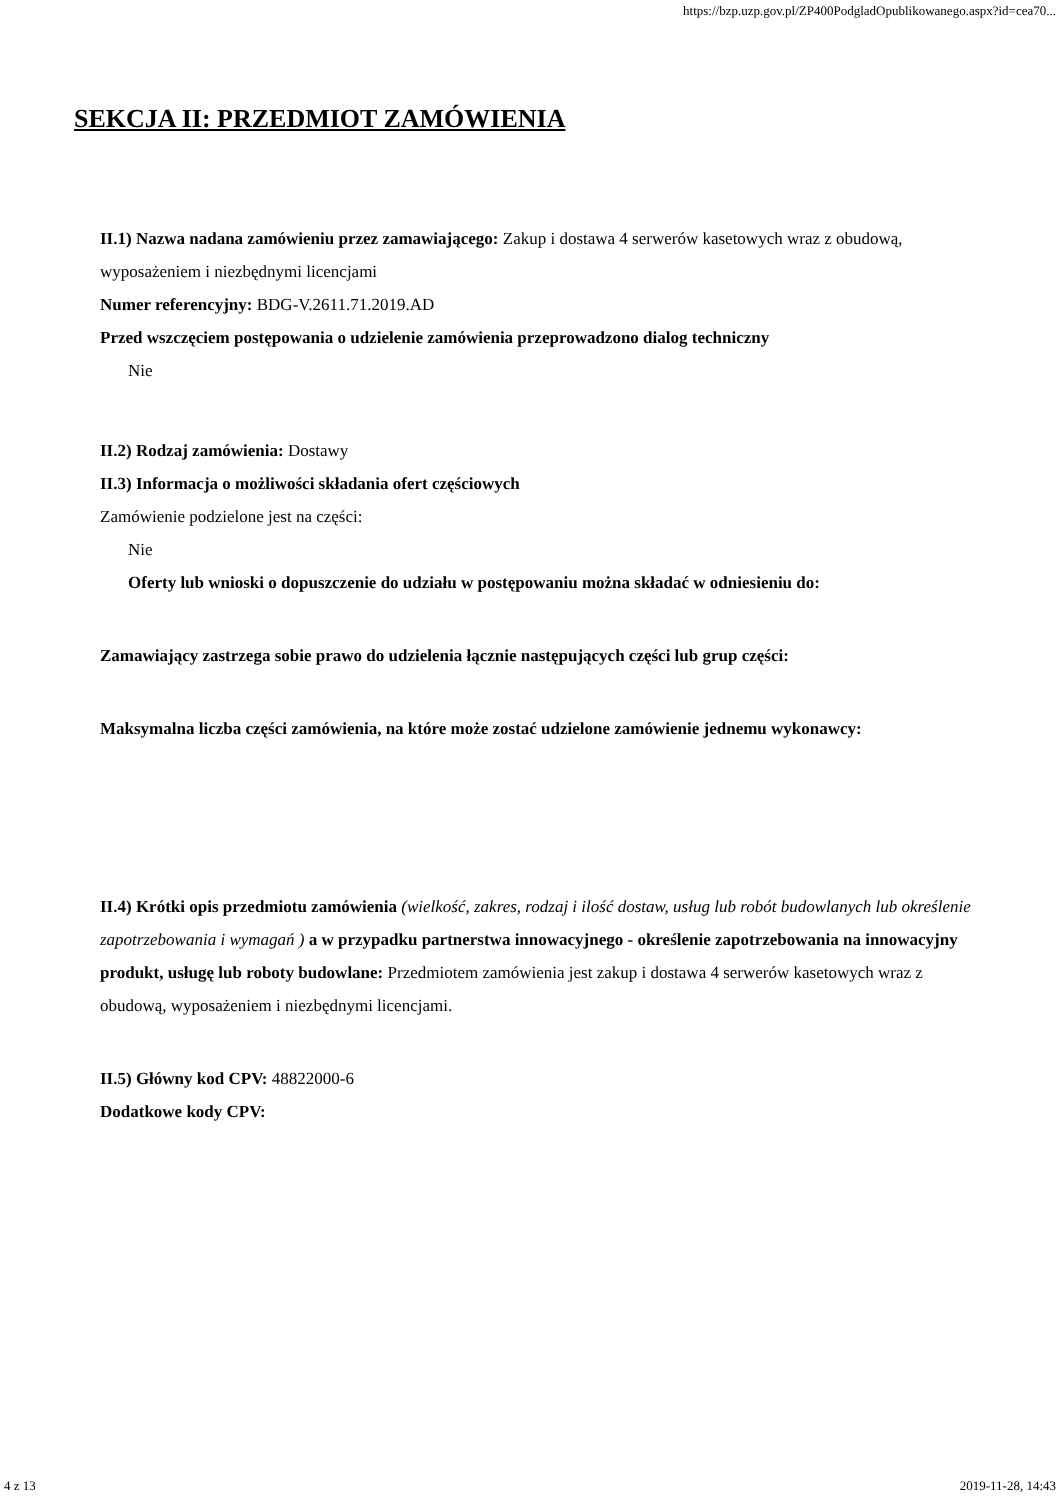https://bzp.uzp.gov.pl/ZP400PodgladOpublikowanego.aspx?id=cea70...
SEKCJA II: PRZEDMIOT ZAMÓWIENIA
II.1) Nazwa nadana zamówieniu przez zamawiającego: Zakup i dostawa 4 serwerów kasetowych wraz z obudową, wyposażeniem i niezbędnymi licencjami
Numer referencyjny: BDG-V.2611.71.2019.AD
Przed wszczęciem postępowania o udzielenie zamówienia przeprowadzono dialog techniczny
Nie
II.2) Rodzaj zamówienia: Dostawy
II.3) Informacja o możliwości składania ofert częściowych
Zamówienie podzielone jest na części:
Nie
Oferty lub wnioski o dopuszczenie do udziału w postępowaniu można składać w odniesieniu do:
Zamawiający zastrzega sobie prawo do udzielenia łącznie następujących części lub grup części:
Maksymalna liczba części zamówienia, na które może zostać udzielone zamówienie jednemu wykonawcy:
II.4) Krótki opis przedmiotu zamówienia (wielkość, zakres, rodzaj i ilość dostaw, usług lub robót budowlanych lub określenie zapotrzebowania i wymagań ) a w przypadku partnerstwa innowacyjnego - określenie zapotrzebowania na innowacyjny produkt, usługę lub roboty budowlane: Przedmiotem zamówienia jest zakup i dostawa 4 serwerów kasetowych wraz z obudową, wyposażeniem i niezbędnymi licencjami.
II.5) Główny kod CPV: 48822000-6
Dodatkowe kody CPV:
4 z 13 2019-11-28, 14:43